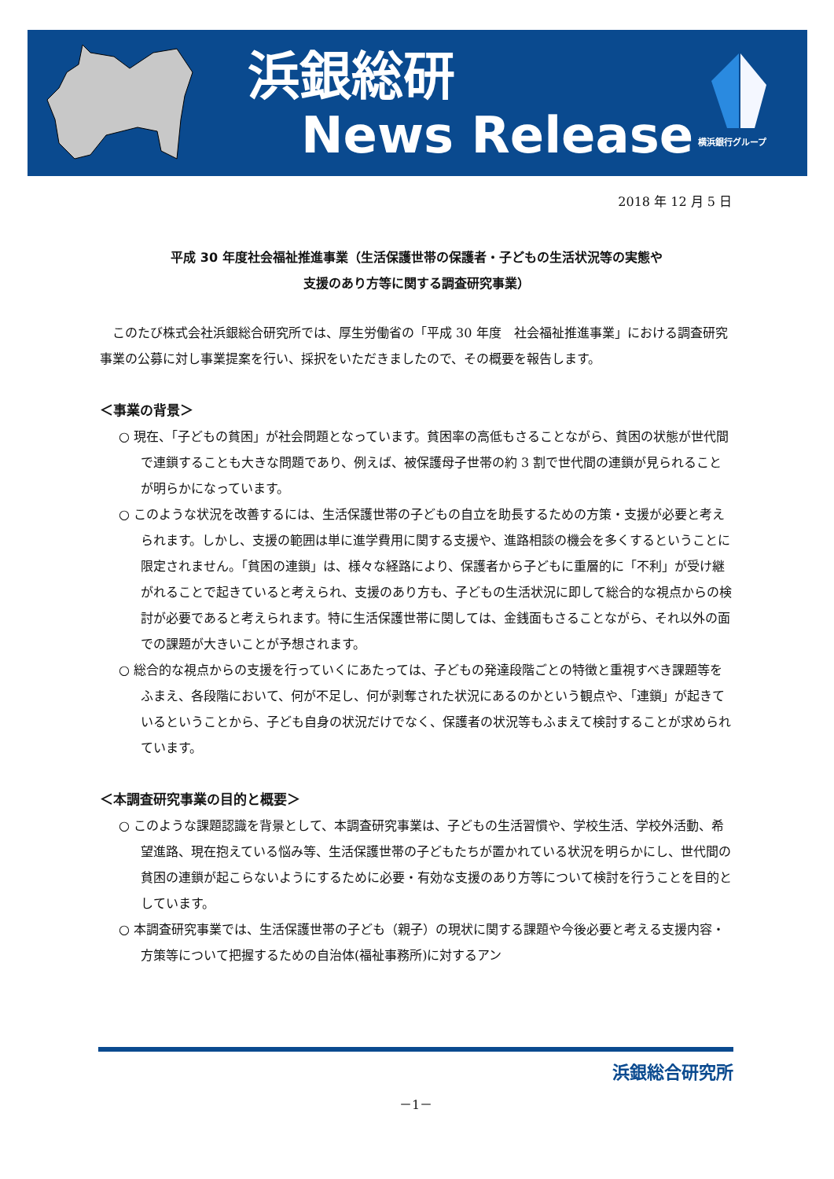浜銀総研
News Release
横浜銀行グループ
2018 年 12 月 5 日
平成 30 年度社会福祉推進事業（生活保護世帯の保護者・子どもの生活状況等の実態や
支援のあり方等に関する調査研究事業）
このたび株式会社浜銀総合研究所では、厚生労働省の「平成 30 年度　社会福祉推進事業」における調査研究事業の公募に対し事業提案を行い、採択をいただきましたので、その概要を報告します。
＜事業の背景＞
○ 現在、「子どもの貧困」が社会問題となっています。貧困率の高低もさることながら、貧困の状態が世代間で連鎖することも大きな問題であり、例えば、被保護母子世帯の約 3 割で世代間の連鎖が見られることが明らかになっています。
○ このような状況を改善するには、生活保護世帯の子どもの自立を助長するための方策・支援が必要と考えられます。しかし、支援の範囲は単に進学費用に関する支援や、進路相談の機会を多くするということに限定されません。「貧困の連鎖」は、様々な経路により、保護者から子どもに重層的に「不利」が受け継がれることで起きていると考えられ、支援のあり方も、子どもの生活状況に即して総合的な視点からの検討が必要であると考えられます。特に生活保護世帯に関しては、金銭面もさることながら、それ以外の面での課題が大きいことが予想されます。
○ 総合的な視点からの支援を行っていくにあたっては、子どもの発達段階ごとの特徴と重視すべき課題等をふまえ、各段階において、何が不足し、何が剥奪された状況にあるのかという観点や、「連鎖」が起きているということから、子ども自身の状況だけでなく、保護者の状況等もふまえて検討することが求められています。
＜本調査研究事業の目的と概要＞
○ このような課題認識を背景として、本調査研究事業は、子どもの生活習慣や、学校生活、学校外活動、希望進路、現在抱えている悩み等、生活保護世帯の子どもたちが置かれている状況を明らかにし、世代間の貧困の連鎖が起こらないようにするために必要・有効な支援のあり方等について検討を行うことを目的としています。
○ 本調査研究事業では、生活保護世帯の子ども（親子）の現状に関する課題や今後必要と考える支援内容・方策等について把握するための自治体(福祉事務所)に対するアン
浜銀総合研究所
－1－